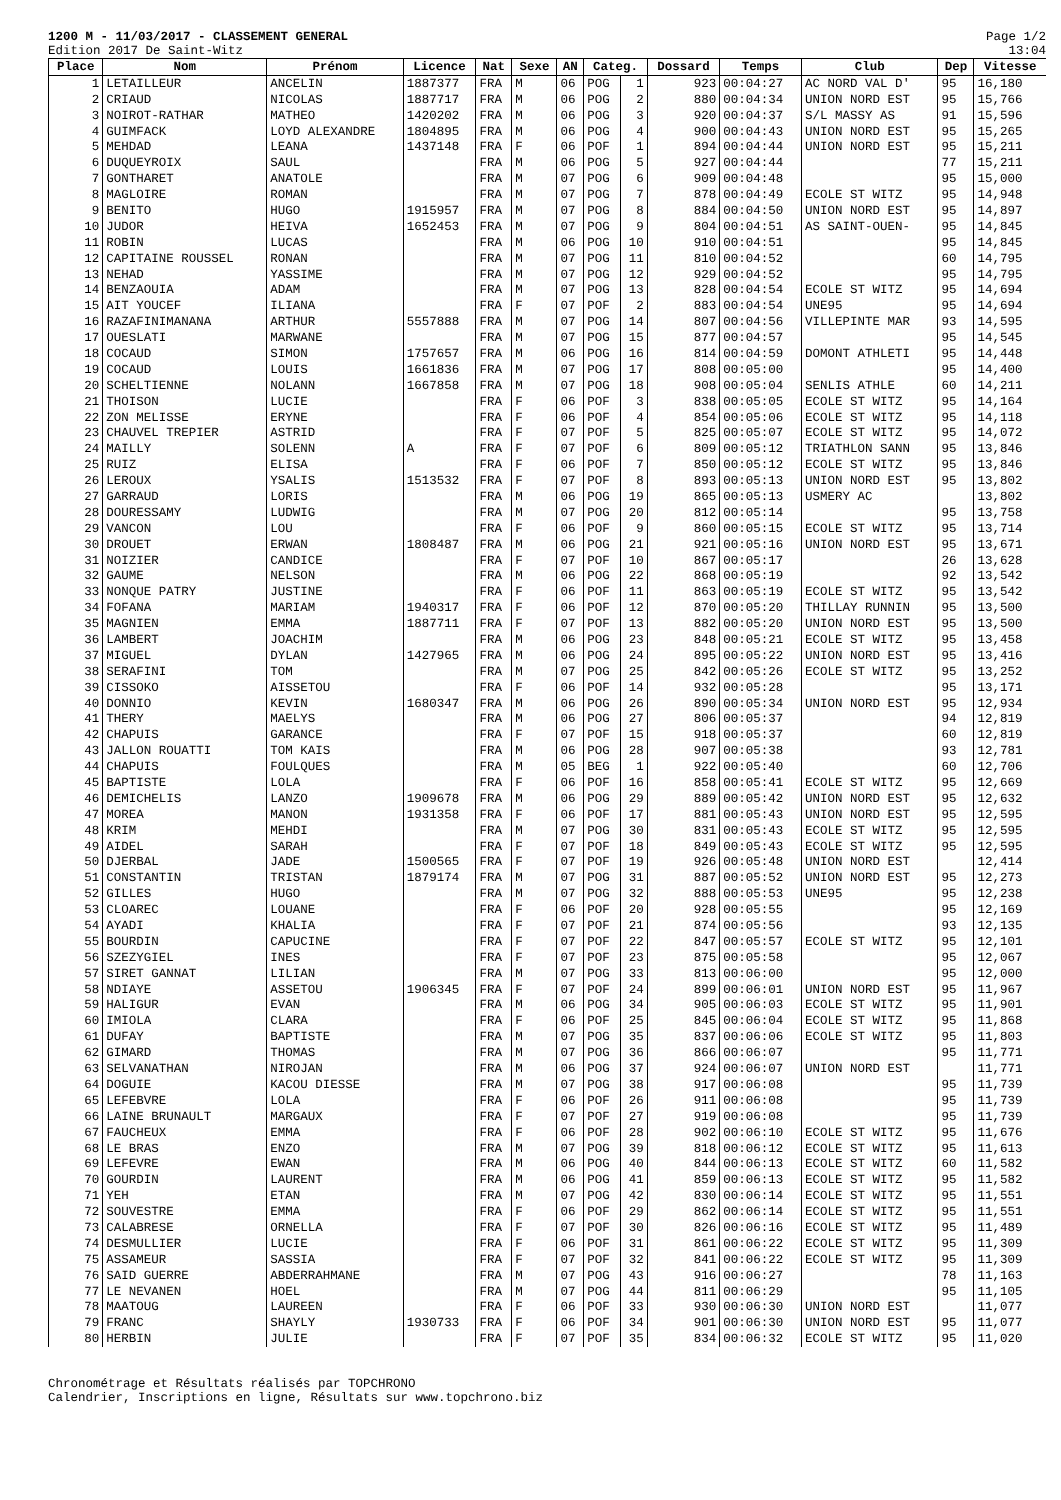1200 M - 11/03/2017 - CLASSEMENT GENERAL
Edition 2017 De Saint-Witz
Page 1/2
13:04
| Place | Nom | Prénom | Licence | Nat | Sexe | AN | Categ. | | Dossard | Temps | Club | Dep | Vitesse |
| --- | --- | --- | --- | --- | --- | --- | --- | --- | --- | --- | --- | --- | --- |
| 1 | LETAILLEUR | ANCELIN | 1887377 | FRA | M | 06 | POG | 1 | 923 | 00:04:27 | AC NORD VAL D' | 95 | 16,180 |
| 2 | CRIAUD | NICOLAS | 1887717 | FRA | M | 06 | POG | 2 | 880 | 00:04:34 | UNION NORD EST | 95 | 15,766 |
| 3 | NOIROT-RATHAR | MATHEO | 1420202 | FRA | M | 06 | POG | 3 | 920 | 00:04:37 | S/L MASSY AS | 91 | 15,596 |
| 4 | GUIMFACK | LOYD ALEXANDRE | 1804895 | FRA | M | 06 | POG | 4 | 900 | 00:04:43 | UNION NORD EST | 95 | 15,265 |
| 5 | MEHDAD | LEANA | 1437148 | FRA | F | 06 | POF | 1 | 894 | 00:04:44 | UNION NORD EST | 95 | 15,211 |
| 6 | DUQUEYROIX | SAUL | | FRA | M | 06 | POG | 5 | 927 | 00:04:44 | | 77 | 15,211 |
| 7 | GONTHARET | ANATOLE | | FRA | M | 07 | POG | 6 | 909 | 00:04:48 | | 95 | 15,000 |
| 8 | MAGLOIRE | ROMAN | | FRA | M | 07 | POG | 7 | 878 | 00:04:49 | ECOLE ST WITZ | 95 | 14,948 |
| 9 | BENITO | HUGO | 1915957 | FRA | M | 07 | POG | 8 | 884 | 00:04:50 | UNION NORD EST | 95 | 14,897 |
| 10 | JUDOR | HEIVA | 1652453 | FRA | M | 07 | POG | 9 | 804 | 00:04:51 | AS SAINT-OUEN- | 95 | 14,845 |
| 11 | ROBIN | LUCAS | | FRA | M | 06 | POG | 10 | 910 | 00:04:51 | | 95 | 14,845 |
| 12 | CAPITAINE ROUSSEL | RONAN | | FRA | M | 07 | POG | 11 | 810 | 00:04:52 | | 60 | 14,795 |
| 13 | NEHAD | YASSIME | | FRA | M | 07 | POG | 12 | 929 | 00:04:52 | | 95 | 14,795 |
| 14 | BENZAOUIA | ADAM | | FRA | M | 07 | POG | 13 | 828 | 00:04:54 | ECOLE ST WITZ | 95 | 14,694 |
| 15 | AIT YOUCEF | ILIANA | | FRA | F | 07 | POF | 2 | 883 | 00:04:54 | UNE95 | 95 | 14,694 |
| 16 | RAZAFINIMANANA | ARTHUR | 5557888 | FRA | M | 07 | POG | 14 | 807 | 00:04:56 | VILLEPINTE MAR | 93 | 14,595 |
| 17 | OUESLATI | MARWANE | | FRA | M | 07 | POG | 15 | 877 | 00:04:57 | | 95 | 14,545 |
| 18 | COCAUD | SIMON | 1757657 | FRA | M | 06 | POG | 16 | 814 | 00:04:59 | DOMONT ATHLETI | 95 | 14,448 |
| 19 | COCAUD | LOUIS | 1661836 | FRA | M | 07 | POG | 17 | 808 | 00:05:00 | | 95 | 14,400 |
| 20 | SCHELTIENNE | NOLANN | 1667858 | FRA | M | 07 | POG | 18 | 908 | 00:05:04 | SENLIS ATHLE | 60 | 14,211 |
| 21 | THOISON | LUCIE | | FRA | F | 06 | POF | 3 | 838 | 00:05:05 | ECOLE ST WITZ | 95 | 14,164 |
| 22 | ZON MELISSE | ERYNE | | FRA | F | 06 | POF | 4 | 854 | 00:05:06 | ECOLE ST WITZ | 95 | 14,118 |
| 23 | CHAUVEL TREPIER | ASTRID | | FRA | F | 07 | POF | 5 | 825 | 00:05:07 | ECOLE ST WITZ | 95 | 14,072 |
| 24 | MAILLY | SOLENN | A | FRA | F | 07 | POF | 6 | 809 | 00:05:12 | TRIATHLON SANN | 95 | 13,846 |
| 25 | RUIZ | ELISA | | FRA | F | 06 | POF | 7 | 850 | 00:05:12 | ECOLE ST WITZ | 95 | 13,846 |
| 26 | LEROUX | YSALIS | 1513532 | FRA | F | 07 | POF | 8 | 893 | 00:05:13 | UNION NORD EST | 95 | 13,802 |
| 27 | GARRAUD | LORIS | | FRA | M | 06 | POG | 19 | 865 | 00:05:13 | USMERY AC | | 13,802 |
| 28 | DOURESSAMY | LUDWIG | | FRA | M | 07 | POG | 20 | 812 | 00:05:14 | | 95 | 13,758 |
| 29 | VANCON | LOU | | FRA | F | 06 | POF | 9 | 860 | 00:05:15 | ECOLE ST WITZ | 95 | 13,714 |
| 30 | DROUET | ERWAN | 1808487 | FRA | M | 06 | POG | 21 | 921 | 00:05:16 | UNION NORD EST | 95 | 13,671 |
| 31 | NOIZIER | CANDICE | | FRA | F | 07 | POF | 10 | 867 | 00:05:17 | | 26 | 13,628 |
| 32 | GAUME | NELSON | | FRA | M | 06 | POG | 22 | 868 | 00:05:19 | | 92 | 13,542 |
| 33 | NONQUE PATRY | JUSTINE | | FRA | F | 06 | POF | 11 | 863 | 00:05:19 | ECOLE ST WITZ | 95 | 13,542 |
| 34 | FOFANA | MARIAM | 1940317 | FRA | F | 06 | POF | 12 | 870 | 00:05:20 | THILLAY RUNNIN | 95 | 13,500 |
| 35 | MAGNIEN | EMMA | 1887711 | FRA | F | 07 | POF | 13 | 882 | 00:05:20 | UNION NORD EST | 95 | 13,500 |
| 36 | LAMBERT | JOACHIM | | FRA | M | 06 | POG | 23 | 848 | 00:05:21 | ECOLE ST WITZ | 95 | 13,458 |
| 37 | MIGUEL | DYLAN | 1427965 | FRA | M | 06 | POG | 24 | 895 | 00:05:22 | UNION NORD EST | 95 | 13,416 |
| 38 | SERAFINI | TOM | | FRA | M | 07 | POG | 25 | 842 | 00:05:26 | ECOLE ST WITZ | 95 | 13,252 |
| 39 | CISSOKO | AISSETOU | | FRA | F | 06 | POF | 14 | 932 | 00:05:28 | | 95 | 13,171 |
| 40 | DONNIO | KEVIN | 1680347 | FRA | M | 06 | POG | 26 | 890 | 00:05:34 | UNION NORD EST | 95 | 12,934 |
| 41 | THERY | MAELYS | | FRA | M | 06 | POG | 27 | 806 | 00:05:37 | | 94 | 12,819 |
| 42 | CHAPUIS | GARANCE | | FRA | F | 07 | POF | 15 | 918 | 00:05:37 | | 60 | 12,819 |
| 43 | JALLON ROUATTI | TOM KAIS | | FRA | M | 06 | POG | 28 | 907 | 00:05:38 | | 93 | 12,781 |
| 44 | CHAPUIS | FOULQUES | | FRA | M | 05 | BEG | 1 | 922 | 00:05:40 | | 60 | 12,706 |
| 45 | BAPTISTE | LOLA | | FRA | F | 06 | POF | 16 | 858 | 00:05:41 | ECOLE ST WITZ | 95 | 12,669 |
| 46 | DEMICHELIS | LANZO | 1909678 | FRA | M | 06 | POG | 29 | 889 | 00:05:42 | UNION NORD EST | 95 | 12,632 |
| 47 | MOREA | MANON | 1931358 | FRA | F | 06 | POF | 17 | 881 | 00:05:43 | UNION NORD EST | 95 | 12,595 |
| 48 | KRIM | MEHDI | | FRA | M | 07 | POG | 30 | 831 | 00:05:43 | ECOLE ST WITZ | 95 | 12,595 |
| 49 | AIDEL | SARAH | | FRA | F | 07 | POF | 18 | 849 | 00:05:43 | ECOLE ST WITZ | 95 | 12,595 |
| 50 | DJERBAL | JADE | 1500565 | FRA | F | 07 | POF | 19 | 926 | 00:05:48 | UNION NORD EST | | 12,414 |
| 51 | CONSTANTIN | TRISTAN | 1879174 | FRA | M | 07 | POG | 31 | 887 | 00:05:52 | UNION NORD EST | 95 | 12,273 |
| 52 | GILLES | HUGO | | FRA | M | 07 | POG | 32 | 888 | 00:05:53 | UNE95 | 95 | 12,238 |
| 53 | CLOAREC | LOUANE | | FRA | F | 06 | POF | 20 | 928 | 00:05:55 | | 95 | 12,169 |
| 54 | AYADI | KHALIA | | FRA | F | 07 | POF | 21 | 874 | 00:05:56 | | 93 | 12,135 |
| 55 | BOURDIN | CAPUCINE | | FRA | F | 07 | POF | 22 | 847 | 00:05:57 | ECOLE ST WITZ | 95 | 12,101 |
| 56 | SZEZYGIEL | INES | | FRA | F | 07 | POF | 23 | 875 | 00:05:58 | | 95 | 12,067 |
| 57 | SIRET GANNAT | LILIAN | | FRA | M | 07 | POG | 33 | 813 | 00:06:00 | | 95 | 12,000 |
| 58 | NDIAYE | ASSETOU | 1906345 | FRA | F | 07 | POF | 24 | 899 | 00:06:01 | UNION NORD EST | 95 | 11,967 |
| 59 | HALIGUR | EVAN | | FRA | M | 06 | POG | 34 | 905 | 00:06:03 | ECOLE ST WITZ | 95 | 11,901 |
| 60 | IMIOLA | CLARA | | FRA | F | 06 | POF | 25 | 845 | 00:06:04 | ECOLE ST WITZ | 95 | 11,868 |
| 61 | DUFAY | BAPTISTE | | FRA | M | 07 | POG | 35 | 837 | 00:06:06 | ECOLE ST WITZ | 95 | 11,803 |
| 62 | GIMARD | THOMAS | | FRA | M | 07 | POG | 36 | 866 | 00:06:07 | | 95 | 11,771 |
| 63 | SELVANATHAN | NIROJAN | | FRA | M | 06 | POG | 37 | 924 | 00:06:07 | UNION NORD EST | | 11,771 |
| 64 | DOGUIE | KACOU DIESSE | | FRA | M | 07 | POG | 38 | 917 | 00:06:08 | | 95 | 11,739 |
| 65 | LEFEBVRE | LOLA | | FRA | F | 06 | POF | 26 | 911 | 00:06:08 | | 95 | 11,739 |
| 66 | LAINE BRUNAULT | MARGAUX | | FRA | F | 07 | POF | 27 | 919 | 00:06:08 | | 95 | 11,739 |
| 67 | FAUCHEUX | EMMA | | FRA | F | 06 | POF | 28 | 902 | 00:06:10 | ECOLE ST WITZ | 95 | 11,676 |
| 68 | LE BRAS | ENZO | | FRA | M | 07 | POG | 39 | 818 | 00:06:12 | ECOLE ST WITZ | 95 | 11,613 |
| 69 | LEFEVRE | EWAN | | FRA | M | 06 | POG | 40 | 844 | 00:06:13 | ECOLE ST WITZ | 60 | 11,582 |
| 70 | GOURDIN | LAURENT | | FRA | M | 06 | POG | 41 | 859 | 00:06:13 | ECOLE ST WITZ | 95 | 11,582 |
| 71 | YEH | ETAN | | FRA | M | 07 | POG | 42 | 830 | 00:06:14 | ECOLE ST WITZ | 95 | 11,551 |
| 72 | SOUVESTRE | EMMA | | FRA | F | 06 | POF | 29 | 862 | 00:06:14 | ECOLE ST WITZ | 95 | 11,551 |
| 73 | CALABRESE | ORNELLA | | FRA | F | 07 | POF | 30 | 826 | 00:06:16 | ECOLE ST WITZ | 95 | 11,489 |
| 74 | DESMULLIER | LUCIE | | FRA | F | 06 | POF | 31 | 861 | 00:06:22 | ECOLE ST WITZ | 95 | 11,309 |
| 75 | ASSAMEUR | SASSIA | | FRA | F | 07 | POF | 32 | 841 | 00:06:22 | ECOLE ST WITZ | 95 | 11,309 |
| 76 | SAID GUERRE | ABDERRAHMANE | | FRA | M | 07 | POG | 43 | 916 | 00:06:27 | | 78 | 11,163 |
| 77 | LE NEVANEN | HOEL | | FRA | M | 07 | POG | 44 | 811 | 00:06:29 | | 95 | 11,105 |
| 78 | MAATOUG | LAUREEN | | FRA | F | 06 | POF | 33 | 930 | 00:06:30 | UNION NORD EST | | 11,077 |
| 79 | FRANC | SHAYLY | 1930733 | FRA | F | 06 | POF | 34 | 901 | 00:06:30 | UNION NORD EST | 95 | 11,077 |
| 80 | HERBIN | JULIE | | FRA | F | 07 | POF | 35 | 834 | 00:06:32 | ECOLE ST WITZ | 95 | 11,020 |
Chronométrage et Résultats réalisés par TOPCHRONO
Calendrier, Inscriptions en ligne, Résultats sur www.topchrono.biz